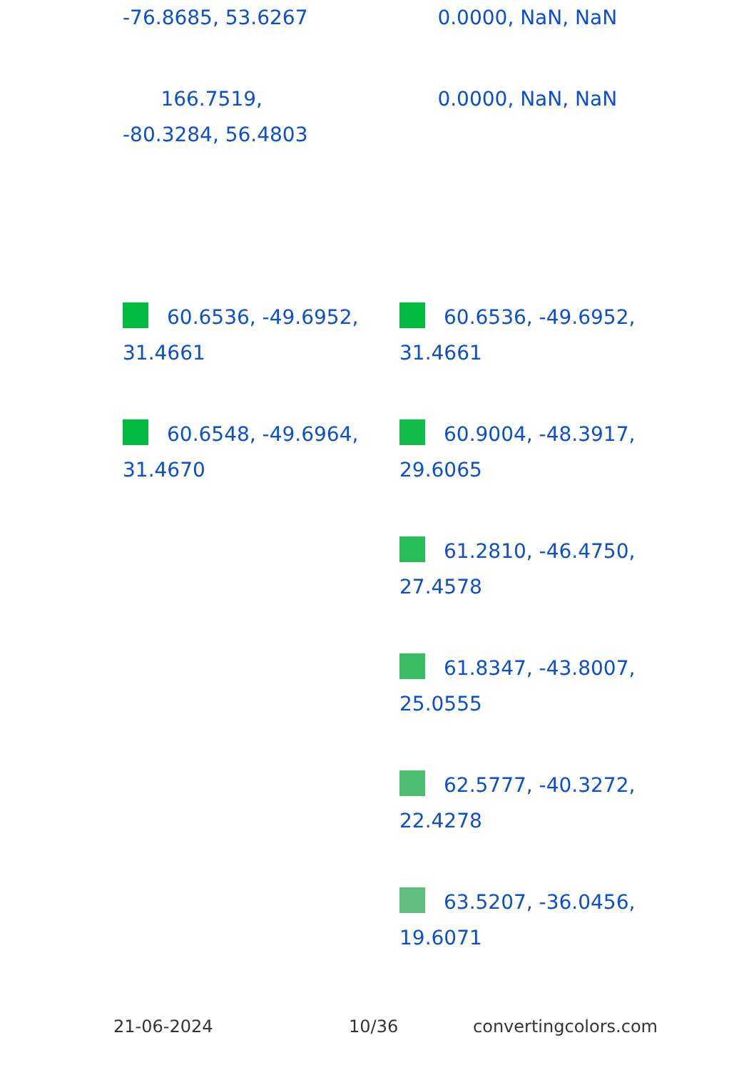-76.8685, 53.6267
166.7519,
-80.3284, 56.4803
60.6536, -49.6952, 31.4661
60.6548, -49.6964, 31.4670
0.0000, NaN, NaN
0.0000, NaN, NaN
60.6536, -49.6952, 31.4661
60.9004, -48.3917, 29.6065
61.2810, -46.4750, 27.4578
61.8347, -43.8007, 25.0555
62.5777, -40.3272, 22.4278
63.5207, -36.0456, 19.6071
21-06-2024 10/36 convertingcolors.com